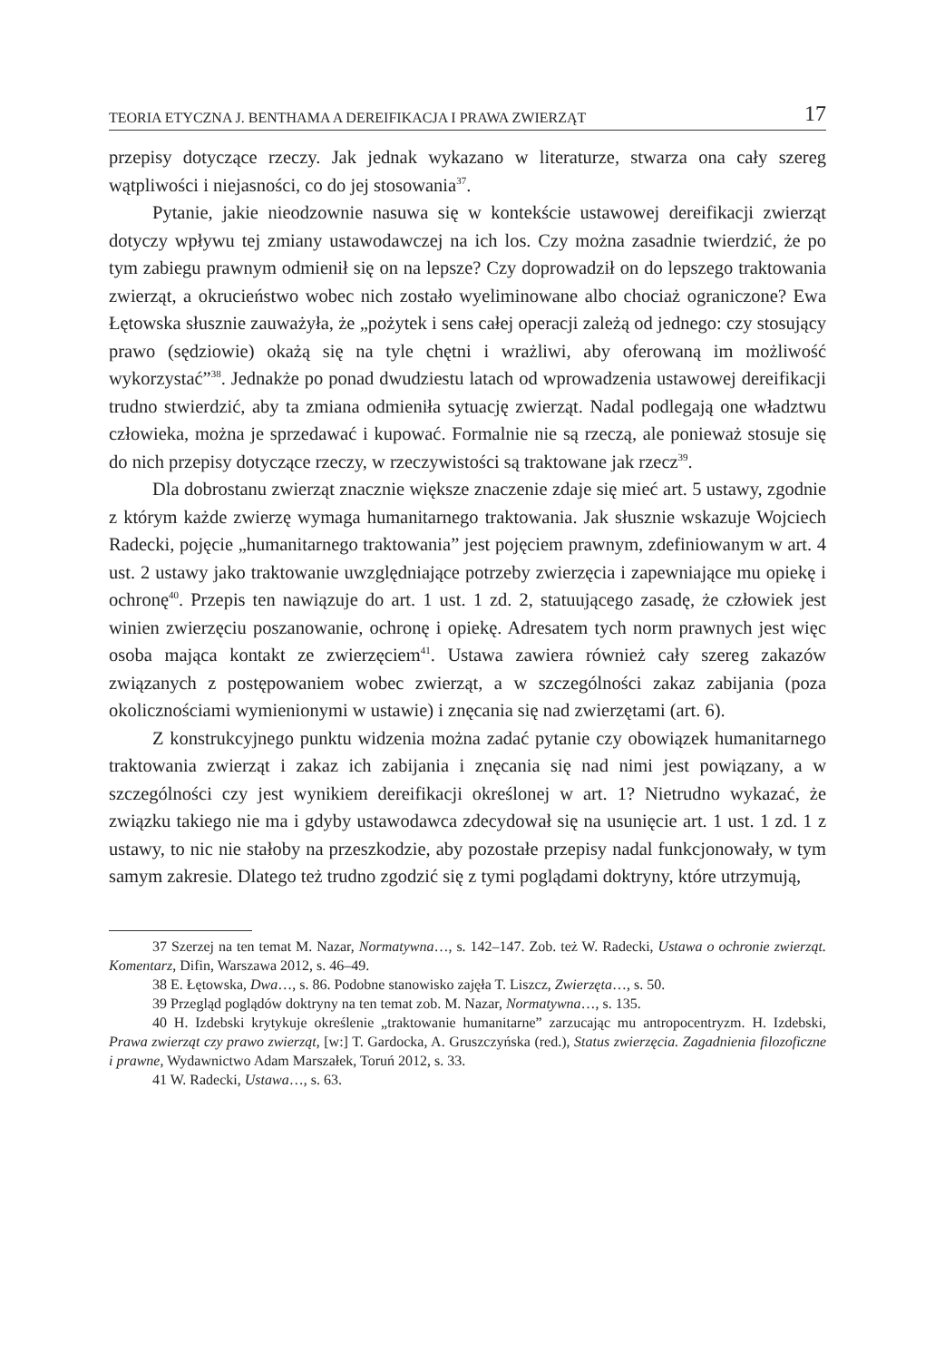TEORIA ETYCZNA J. BENTHAMA A DEREIFIKACJA I PRAWA ZWIERZĄT 17
przepisy dotyczące rzeczy. Jak jednak wykazano w literaturze, stwarza ona cały szereg wątpliwości i niejasności, co do jej stosowania<sup>37</sup>.
Pytanie, jakie nieodzownie nasuwa się w kontekście ustawowej dereifikacji zwierząt dotyczy wpływu tej zmiany ustawodawczej na ich los. Czy można zasadnie twierdzić, że po tym zabiegu prawnym odmienił się on na lepsze? Czy doprowadził on do lepszego traktowania zwierząt, a okrucieństwo wobec nich zostało wyeliminowane albo chociaż ograniczone? Ewa Łętowska słusznie zauważyła, że „pożytek i sens całej operacji zależą od jednego: czy stosujący prawo (sędziowie) okażą się na tyle chętni i wrażliwi, aby oferowaną im możliwość wykorzystać”<sup>38</sup>. Jednakże po ponad dwudziestu latach od wprowadzenia ustawowej dereifikacji trudno stwierdzić, aby ta zmiana odmieniła sytuację zwierząt. Nadal podlegają one władztwu człowieka, można je sprzedawać i kupować. Formalnie nie są rzeczą, ale ponieważ stosuje się do nich przepisy dotyczące rzeczy, w rzeczywistości są traktowane jak rzecz<sup>39</sup>.
Dla dobrostanu zwierząt znacznie większe znaczenie zdaje się mieć art. 5 ustawy, zgodnie z którym każde zwierzę wymaga humanitarnego traktowania. Jak słusznie wskazuje Wojciech Radecki, pojęcie „humanitarnego traktowania” jest pojęciem prawnym, zdefiniowanym w art. 4 ust. 2 ustawy jako traktowanie uwzględniające potrzeby zwierzęcia i zapewniające mu opiekę i ochronę<sup>40</sup>. Przepis ten nawiązuje do art. 1 ust. 1 zd. 2, statuującego zasadę, że człowiek jest winien zwierzęciu poszanowanie, ochronę i opiekę. Adresatem tych norm prawnych jest więc osoba mająca kontakt ze zwierzęciem<sup>41</sup>. Ustawa zawiera również cały szereg zakazów związanych z postępowaniem wobec zwierząt, a w szczególności zakaz zabijania (poza okolicznościami wymienionymi w ustawie) i znęcania się nad zwierzętami (art. 6).
Z konstrukcyjnego punktu widzenia można zadać pytanie czy obowiązek humanitarnego traktowania zwierząt i zakaz ich zabijania i znęcania się nad nimi jest powiązany, a w szczególności czy jest wynikiem dereifikacji określonej w art. 1? Nietrudno wykazać, że związku takiego nie ma i gdyby ustawodawca zdecydował się na usunięcie art. 1 ust. 1 zd. 1 z ustawy, to nic nie stałoby na przeszkodzie, aby pozostałe przepisy nadal funkcjonowały, w tym samym zakresie. Dlatego też trudno zgodzić się z tymi poglądami doktryny, które utrzymują,
37 Szerzej na ten temat M. Nazar, Normatywna…, s. 142–147. Zob. też W. Radecki, Ustawa o ochronie zwierząt. Komentarz, Difin, Warszawa 2012, s. 46–49.
38 E. Łętowska, Dwa…, s. 86. Podobne stanowisko zajęła T. Liszcz, Zwierzęta…, s. 50.
39 Przegląd poglądów doktryny na ten temat zob. M. Nazar, Normatywna…, s. 135.
40 H. Izdebski krytykuje określenie „traktowanie humanitarne” zarzucając mu antropocentryzm. H. Izdebski, Prawa zwierząt czy prawo zwierząt, [w:] T. Gardocka, A. Gruszczyńska (red.), Status zwierzęcia. Zagadnienia filozoficzne i prawne, Wydawnictwo Adam Marszałek, Toruń 2012, s. 33.
41 W. Radecki, Ustawa…, s. 63.